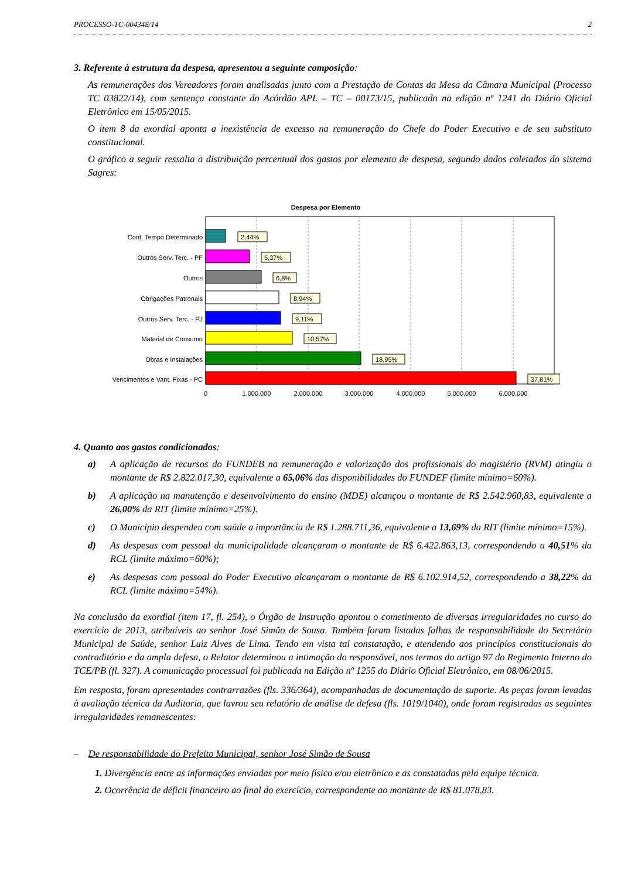PROCESSO-TC-004348/14 2
3. Referente à estrutura da despesa, apresentou a seguinte composição:
As remunerações dos Vereadores foram analisadas junto com a Prestação de Contas da Mesa da Câmara Municipal (Processo TC 03822/14), com sentença constante do Acórdão APL – TC – 00173/15, publicado na edição nº 1241 do Diário Oficial Eletrônico em 15/05/2015.
O item 8 da exordial aponta a inexistência de excesso na remuneração do Chefe do Poder Executivo e de seu substituto constitucional.
O gráfico a seguir ressalta a distribuição percentual dos gastos por elemento de despesa, segundo dados coletados do sistema Sagres:
Despesa por Elemento
Cont. Tempo Determinado
Outros Serv. Terc. - PF
Outros
Obrigações Patronais
Outros Serv. Terc. - PJ
Material de Consumo
Obras e Instalações
Vencimentos e Vant. Fixas - PC
2,44%
5,37%
6,8%
8,94%
9,11%
10,57%
18,95%
37,81%
0
1.000.000
2.000.000
3.000.000
4.000.000
5.000.000
6.000.000
4. Quanto aos gastos condicionados:
a) A aplicação de recursos do FUNDEB na remuneração e valorização dos profissionais do magistério (RVM) atingiu o montante de R$ 2.822.017,30, equivalente a 65,06% das disponibilidades do FUNDEF (limite mínimo=60%).
b) A aplicação na manutenção e desenvolvimento do ensino (MDE) alcançou o montante de R$ 2.542.960,83, equivalente a 26,00% da RIT (limite mínimo=25%).
c) O Município despendeu com saúde a importância de R$ 1.288.711,36, equivalente a 13,69% da RIT (limite mínimo=15%).
d) As despesas com pessoal da municipalidade alcançaram o montante de R$ 6.422.863,13, correspondendo a 40,51% da RCL (limite máximo=60%);
e) As despesas com pessoal do Poder Executivo alcançaram o montante de R$ 6.102.914,52, correspondendo a 38,22% da RCL (limite máximo=54%).
Na conclusão da exordial (item 17, fl. 254), o Órgão de Instrução apontou o cometimento de diversas irregularidades no curso do exercício de 2013, atribuíveis ao senhor José Simão de Sousa. Também foram listadas falhas de responsabilidade do Secretário Municipal de Saúde, senhor Luiz Alves de Lima. Tendo em vista tal constatação, e atendendo aos princípios constitucionais do contraditório e da ampla defesa, o Relator determinou a intimação do responsável, nos termos do artigo 97 do Regimento Interno do TCE/PB (fl. 327). A comunicação processual foi publicada na Edição nº 1255 do Diário Oficial Eletrônico, em 08/06/2015.
Em resposta, foram apresentadas contrarrazões (fls. 336/364), acompanhadas de documentação de suporte. As peças foram levadas à avaliação técnica da Auditoria, que lavrou seu relatório de análise de defesa (fls. 1019/1040), onde foram registradas as seguintes irregularidades remanescentes:
– De responsabilidade do Prefeito Municipal, senhor José Simão de Sousa
1. Divergência entre as informações enviadas por meio físico e/ou eletrônico e as constatadas pela equipe técnica.
2. Ocorrência de déficit financeiro ao final do exercício, correspondente ao montante de R$ 81.078,83.